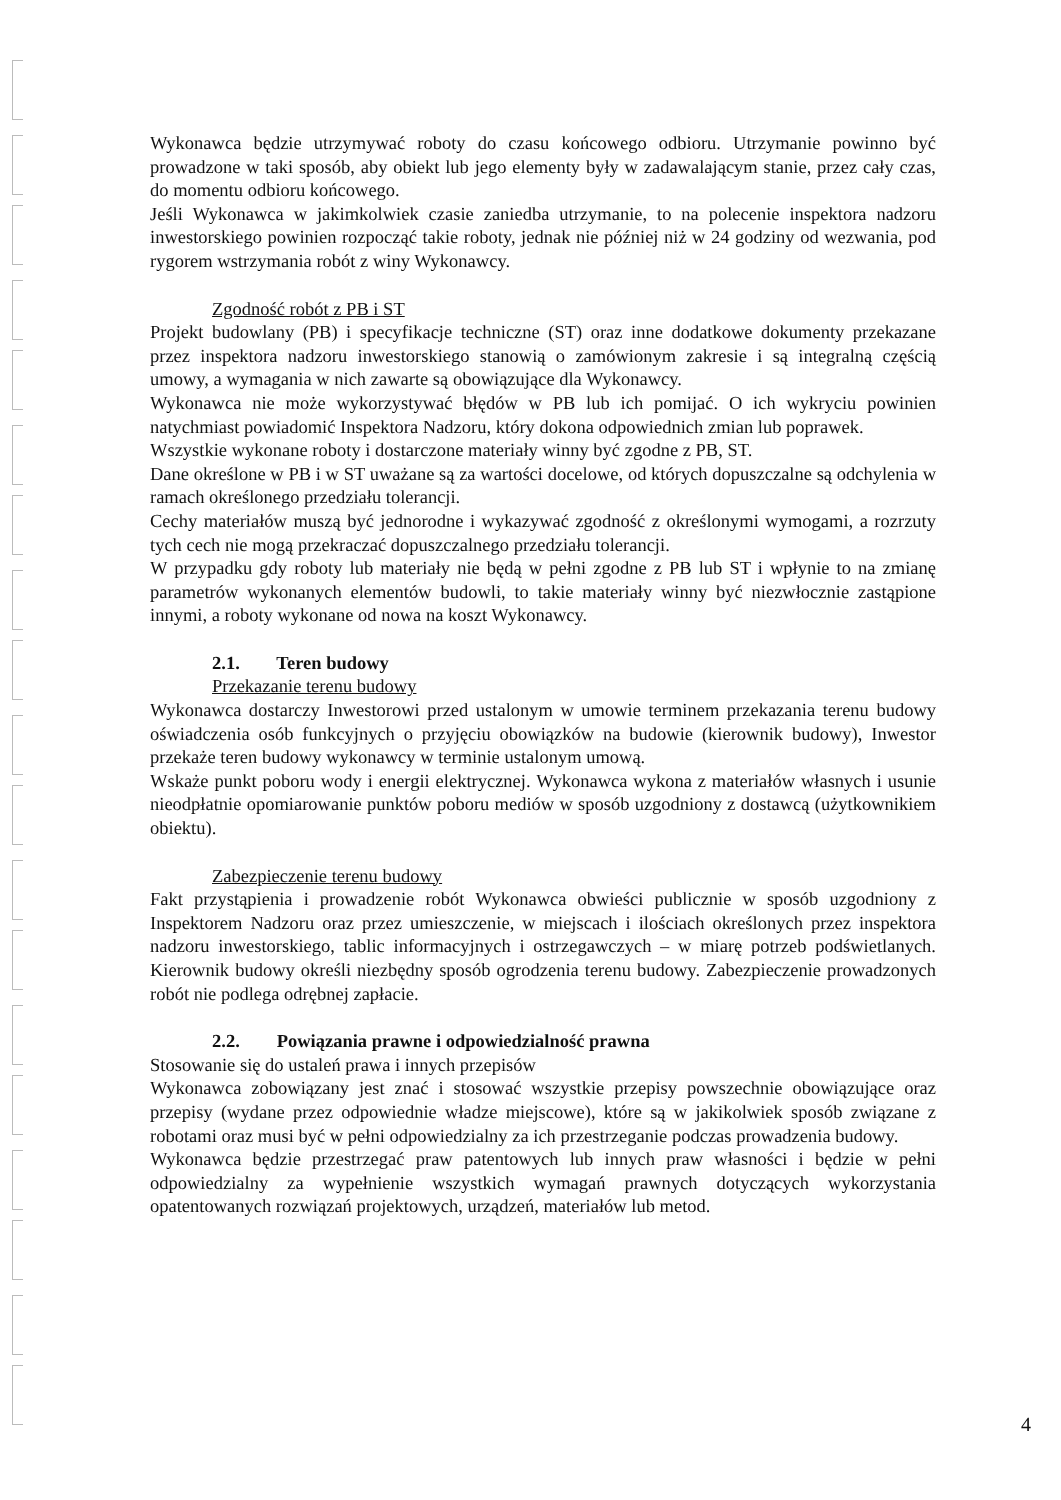Wykonawca będzie utrzymywać roboty do czasu końcowego odbioru. Utrzymanie powinno być prowadzone w taki sposób, aby obiekt lub jego elementy były w zadawalającym stanie, przez cały czas, do momentu odbioru końcowego.
Jeśli Wykonawca w jakimkolwiek czasie zaniedba utrzymanie, to na polecenie inspektora nadzoru inwestorskiego powinien rozpocząć takie roboty, jednak nie później niż w 24 godziny od wezwania, pod rygorem wstrzymania robót z winy Wykonawcy.
Zgodność robót z PB i ST
Projekt budowlany (PB) i specyfikacje techniczne (ST) oraz inne dodatkowe dokumenty przekazane przez inspektora nadzoru inwestorskiego stanowią o zamówionym zakresie i są integralną częścią umowy, a wymagania w nich zawarte są obowiązujące dla Wykonawcy.
Wykonawca nie może wykorzystywać błędów w PB lub ich pomijać. O ich wykryciu powinien natychmiast powiadomić Inspektora Nadzoru, który dokona odpowiednich zmian lub poprawek.
Wszystkie wykonane roboty i dostarczone materiały winny być zgodne z PB, ST.
Dane określone w PB i w ST uważane są za wartości docelowe, od których dopuszczalne są odchylenia w ramach określonego przedziału tolerancji.
Cechy materiałów muszą być jednorodne i wykazywać zgodność z określonymi wymogami, a rozrzuty tych cech nie mogą przekraczać dopuszczalnego przedziału tolerancji.
W przypadku gdy roboty lub materiały nie będą w pełni zgodne z PB lub ST i wpłynie to na zmianę parametrów wykonanych elementów budowli, to takie materiały winny być niezwłocznie zastąpione innymi, a roboty wykonane od nowa na koszt Wykonawcy.
2.1. Teren budowy
Przekazanie terenu budowy
Wykonawca dostarczy Inwestorowi przed ustalonym w umowie terminem przekazania terenu budowy oświadczenia osób funkcyjnych o przyjęciu obowiązków na budowie (kierownik budowy), Inwestor przekaże teren budowy wykonawcy w terminie ustalonym umową.
Wskaże punkt poboru wody i energii elektrycznej. Wykonawca wykona z materiałów własnych i usunie nieodpłatnie opomiarowanie punktów poboru mediów w sposób uzgodniony z dostawcą (użytkownikiem obiektu).
Zabezpieczenie terenu budowy
Fakt przystąpienia i prowadzenie robót Wykonawca obwieści publicznie w sposób uzgodniony z Inspektorem Nadzoru oraz przez umieszczenie, w miejscach i ilościach określonych przez inspektora nadzoru inwestorskiego, tablic informacyjnych i ostrzegawczych – w miarę potrzeb podświetlanych. Kierownik budowy określi niezbędny sposób ogrodzenia terenu budowy. Zabezpieczenie prowadzonych robót nie podlega odrębnej zapłacie.
2.2. Powiązania prawne i odpowiedzialność prawna
Stosowanie się do ustaleń prawa i innych przepisów
Wykonawca zobowiązany jest znać i stosować wszystkie przepisy powszechnie obowiązujące oraz przepisy (wydane przez odpowiednie władze miejscowe), które są w jakikolwiek sposób związane z robotami oraz musi być w pełni odpowiedzialny za ich przestrzeganie podczas prowadzenia budowy.
Wykonawca będzie przestrzegać praw patentowych lub innych praw własności i będzie w pełni odpowiedzialny za wypełnienie wszystkich wymagań prawnych dotyczących wykorzystania opatentowanych rozwiązań projektowych, urządzeń, materiałów lub metod.
4